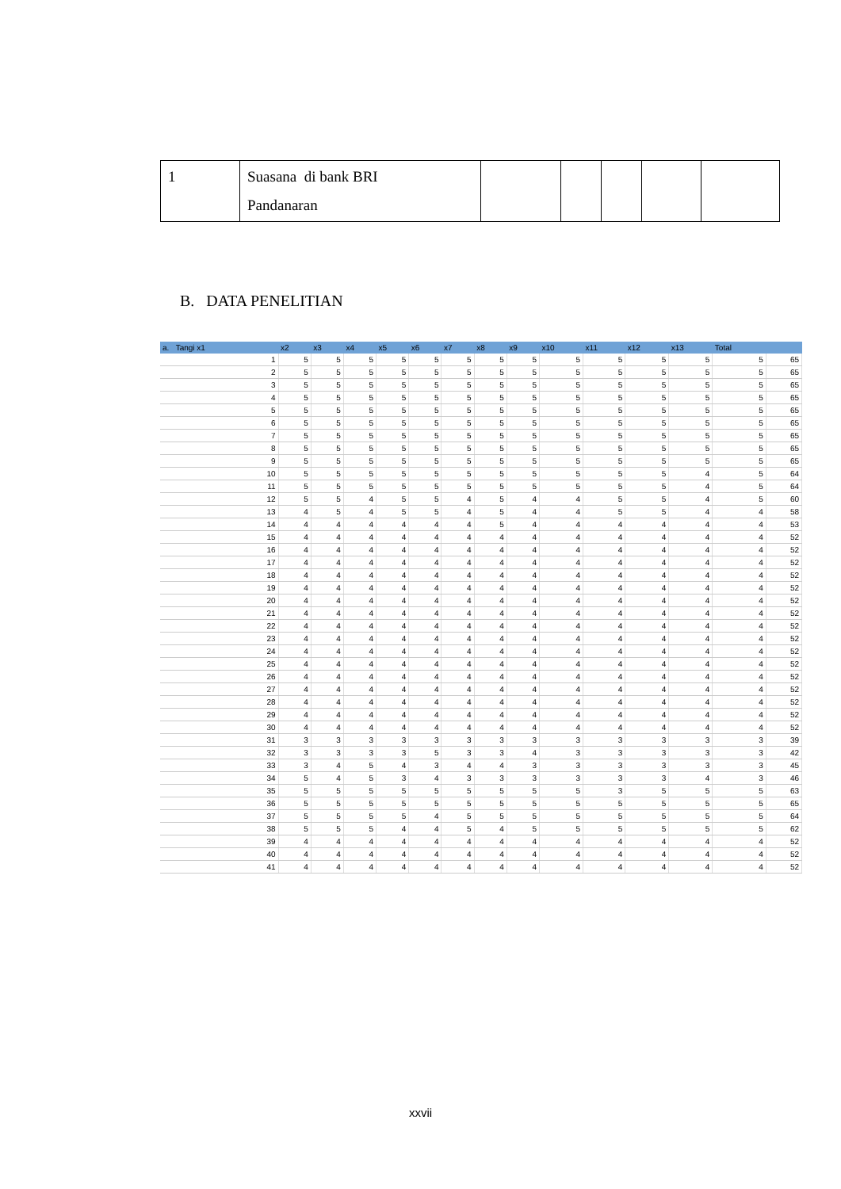| 1 | Suasana di bank BRI Pandanaran | | | | | |
B. DATA PENELITIAN
| a. Tangi x1 | x2 | x3 | x4 | x5 | x6 | x7 | x8 | x9 | x10 | x11 | x12 | x13 | Total | |
| --- | --- | --- | --- | --- | --- | --- | --- | --- | --- | --- | --- | --- | --- | --- |
| 1 | 5 | 5 | 5 | 5 | 5 | 5 | 5 | 5 | 5 | 5 | 5 | 5 | 5 | 65 |
| 2 | 5 | 5 | 5 | 5 | 5 | 5 | 5 | 5 | 5 | 5 | 5 | 5 | 5 | 65 |
| 3 | 5 | 5 | 5 | 5 | 5 | 5 | 5 | 5 | 5 | 5 | 5 | 5 | 5 | 65 |
| 4 | 5 | 5 | 5 | 5 | 5 | 5 | 5 | 5 | 5 | 5 | 5 | 5 | 5 | 65 |
| 5 | 5 | 5 | 5 | 5 | 5 | 5 | 5 | 5 | 5 | 5 | 5 | 5 | 5 | 65 |
| 6 | 5 | 5 | 5 | 5 | 5 | 5 | 5 | 5 | 5 | 5 | 5 | 5 | 5 | 65 |
| 7 | 5 | 5 | 5 | 5 | 5 | 5 | 5 | 5 | 5 | 5 | 5 | 5 | 5 | 65 |
| 8 | 5 | 5 | 5 | 5 | 5 | 5 | 5 | 5 | 5 | 5 | 5 | 5 | 5 | 65 |
| 9 | 5 | 5 | 5 | 5 | 5 | 5 | 5 | 5 | 5 | 5 | 5 | 5 | 5 | 65 |
| 10 | 5 | 5 | 5 | 5 | 5 | 5 | 5 | 5 | 5 | 5 | 5 | 4 | 5 | 64 |
| 11 | 5 | 5 | 5 | 5 | 5 | 5 | 5 | 5 | 5 | 5 | 5 | 4 | 5 | 64 |
| 12 | 5 | 5 | 4 | 5 | 5 | 4 | 5 | 4 | 4 | 5 | 5 | 4 | 5 | 60 |
| 13 | 4 | 5 | 4 | 5 | 5 | 4 | 5 | 4 | 4 | 5 | 5 | 4 | 4 | 58 |
| 14 | 4 | 4 | 4 | 4 | 4 | 4 | 5 | 4 | 4 | 4 | 4 | 4 | 4 | 53 |
| 15 | 4 | 4 | 4 | 4 | 4 | 4 | 4 | 4 | 4 | 4 | 4 | 4 | 4 | 52 |
| 16 | 4 | 4 | 4 | 4 | 4 | 4 | 4 | 4 | 4 | 4 | 4 | 4 | 4 | 52 |
| 17 | 4 | 4 | 4 | 4 | 4 | 4 | 4 | 4 | 4 | 4 | 4 | 4 | 4 | 52 |
| 18 | 4 | 4 | 4 | 4 | 4 | 4 | 4 | 4 | 4 | 4 | 4 | 4 | 4 | 52 |
| 19 | 4 | 4 | 4 | 4 | 4 | 4 | 4 | 4 | 4 | 4 | 4 | 4 | 4 | 52 |
| 20 | 4 | 4 | 4 | 4 | 4 | 4 | 4 | 4 | 4 | 4 | 4 | 4 | 4 | 52 |
| 21 | 4 | 4 | 4 | 4 | 4 | 4 | 4 | 4 | 4 | 4 | 4 | 4 | 4 | 52 |
| 22 | 4 | 4 | 4 | 4 | 4 | 4 | 4 | 4 | 4 | 4 | 4 | 4 | 4 | 52 |
| 23 | 4 | 4 | 4 | 4 | 4 | 4 | 4 | 4 | 4 | 4 | 4 | 4 | 4 | 52 |
| 24 | 4 | 4 | 4 | 4 | 4 | 4 | 4 | 4 | 4 | 4 | 4 | 4 | 4 | 52 |
| 25 | 4 | 4 | 4 | 4 | 4 | 4 | 4 | 4 | 4 | 4 | 4 | 4 | 4 | 52 |
| 26 | 4 | 4 | 4 | 4 | 4 | 4 | 4 | 4 | 4 | 4 | 4 | 4 | 4 | 52 |
| 27 | 4 | 4 | 4 | 4 | 4 | 4 | 4 | 4 | 4 | 4 | 4 | 4 | 4 | 52 |
| 28 | 4 | 4 | 4 | 4 | 4 | 4 | 4 | 4 | 4 | 4 | 4 | 4 | 4 | 52 |
| 29 | 4 | 4 | 4 | 4 | 4 | 4 | 4 | 4 | 4 | 4 | 4 | 4 | 4 | 52 |
| 30 | 4 | 4 | 4 | 4 | 4 | 4 | 4 | 4 | 4 | 4 | 4 | 4 | 4 | 52 |
| 31 | 3 | 3 | 3 | 3 | 3 | 3 | 3 | 3 | 3 | 3 | 3 | 3 | 3 | 39 |
| 32 | 3 | 3 | 3 | 3 | 5 | 3 | 3 | 4 | 3 | 3 | 3 | 3 | 3 | 42 |
| 33 | 3 | 4 | 5 | 4 | 3 | 4 | 4 | 3 | 3 | 3 | 3 | 3 | 3 | 45 |
| 34 | 5 | 4 | 5 | 3 | 4 | 3 | 3 | 3 | 3 | 3 | 3 | 4 | 3 | 46 |
| 35 | 5 | 5 | 5 | 5 | 5 | 5 | 5 | 5 | 5 | 3 | 5 | 5 | 5 | 63 |
| 36 | 5 | 5 | 5 | 5 | 5 | 5 | 5 | 5 | 5 | 5 | 5 | 5 | 5 | 65 |
| 37 | 5 | 5 | 5 | 5 | 4 | 5 | 5 | 5 | 5 | 5 | 5 | 5 | 5 | 64 |
| 38 | 5 | 5 | 5 | 4 | 4 | 5 | 4 | 5 | 5 | 5 | 5 | 5 | 5 | 62 |
| 39 | 4 | 4 | 4 | 4 | 4 | 4 | 4 | 4 | 4 | 4 | 4 | 4 | 4 | 52 |
| 40 | 4 | 4 | 4 | 4 | 4 | 4 | 4 | 4 | 4 | 4 | 4 | 4 | 4 | 52 |
| 41 | 4 | 4 | 4 | 4 | 4 | 4 | 4 | 4 | 4 | 4 | 4 | 4 | 4 | 52 |
xxvii